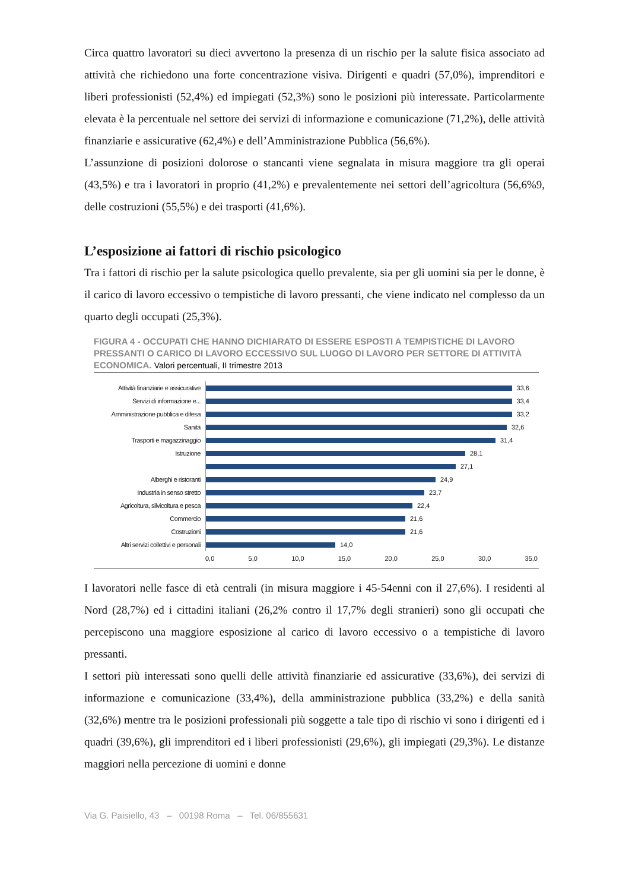Circa quattro lavoratori su dieci avvertono la presenza di un rischio per la salute fisica associato ad attività che richiedono una forte concentrazione visiva. Dirigenti e quadri (57,0%), imprenditori e liberi professionisti (52,4%) ed impiegati (52,3%) sono le posizioni più interessate. Particolarmente elevata è la percentuale nel settore dei servizi di informazione e comunicazione (71,2%), delle attività finanziarie e assicurative (62,4%) e dell’Amministrazione Pubblica (56,6%).
L’assunzione di posizioni dolorose o stancanti viene segnalata in misura maggiore tra gli operai (43,5%) e tra i lavoratori in proprio (41,2%) e prevalentemente nei settori dell’agricoltura (56,6%9, delle costruzioni (55,5%) e dei trasporti (41,6%).
L’esposizione ai fattori di rischio psicologico
Tra i fattori di rischio per la salute psicologica quello prevalente, sia per gli uomini sia per le donne, è il carico di lavoro eccessivo o tempistiche di lavoro pressanti, che viene indicato nel complesso da un quarto degli occupati (25,3%).
FIGURA 4 - OCCUPATI CHE HANNO DICHIARATO DI ESSERE ESPOSTI A TEMPISTICHE DI LAVORO PRESSANTI O CARICO DI LAVORO ECCESSIVO SUL LUOGO DI LAVORO PER SETTORE DI ATTIVITÀ ECONOMICA. Valori percentuali, II trimestre 2013
Attività finanziarie e assicurative
33,6
Servizi di informazione e...
33,4
Amministrazione pubblica e difesa
33,2
Sanità
32,6
Trasporti e magazzinaggio
31,4
Istruzione
28,1
27,1
Alberghi e ristoranti
24,9
Industria in senso stretto
23,7
Agricoltura, silvicoltura e pesca
22,4
Commercio
21,6
Costruzioni
21,6
Altri servizi collettivi e personali
14,0
0,0 5,0 10,0 15,0 20,0 25,0 30,0 35,0
I lavoratori nelle fasce di età centrali (in misura maggiore i 45-54enni con il 27,6%). I residenti al Nord (28,7%) ed i cittadini italiani (26,2% contro il 17,7% degli stranieri) sono gli occupati che percepiscono una maggiore esposizione al carico di lavoro eccessivo o a tempistiche di lavoro pressanti.
I settori più interessati sono quelli delle attività finanziarie ed assicurative (33,6%), dei servizi di informazione e comunicazione (33,4%), della amministrazione pubblica (33,2%) e della sanità (32,6%) mentre tra le posizioni professionali più soggette a tale tipo di rischio vi sono i dirigenti ed i quadri (39,6%), gli imprenditori ed i liberi professionisti (29,6%), gli impiegati (29,3%). Le distanze maggiori nella percezione di uomini e donne
Via G. Paisiello, 43 – 00198 Roma – Tel. 06/855631